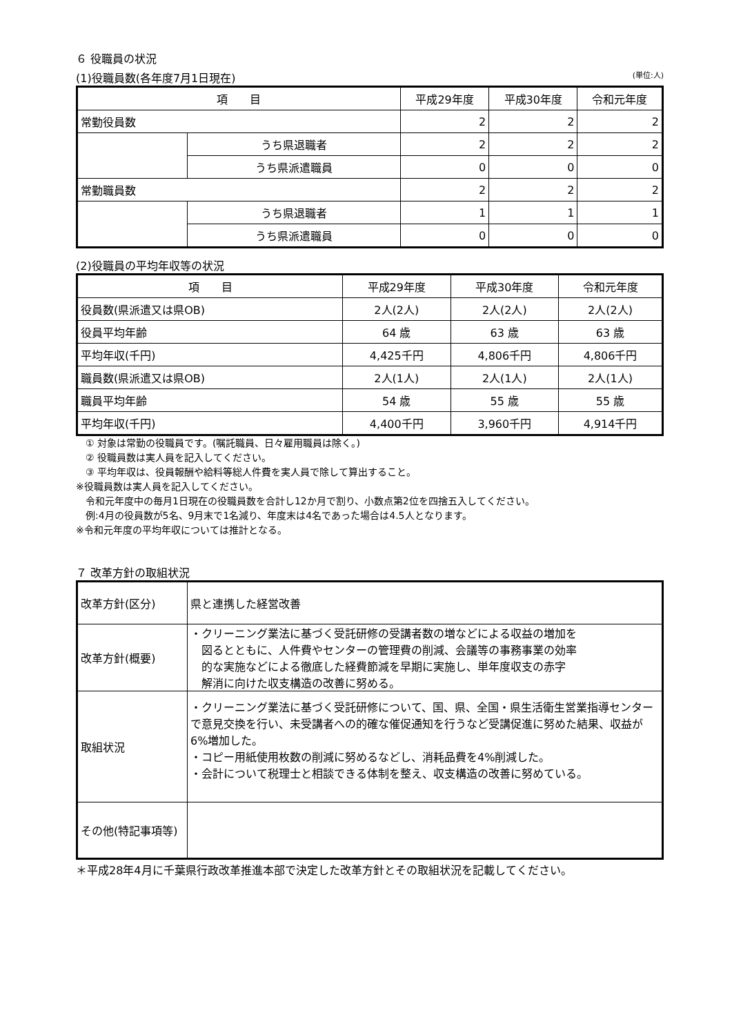６ 役職員の状況
(1)役職員数(各年度7月1日現在) (単位:人)
| 項 目 | | 平成29年度 | 平成30年度 | 令和元年度 |
| --- | --- | --- | --- | --- |
| 常勤役員数 | | 2 | 2 | 2 |
| | うち県退職者 | 2 | 2 | 2 |
| | うち県派遣職員 | 0 | 0 | 0 |
| 常勤職員数 | | 2 | 2 | 2 |
| | うち県退職者 | 1 | 1 | 1 |
| | うち県派遣職員 | 0 | 0 | 0 |
(2)役職員の平均年収等の状況
| 項 目 | 平成29年度 | 平成30年度 | 令和元年度 |
| --- | --- | --- | --- |
| 役員数(県派遣又は県OB) | 2人(2人) | 2人(2人) | 2人(2人) |
| 役員平均年齢 | 64 歳 | 63 歳 | 63 歳 |
| 平均年収(千円) | 4,425千円 | 4,806千円 | 4,806千円 |
| 職員数(県派遣又は県OB) | 2人(1人) | 2人(1人) | 2人(1人) |
| 職員平均年齢 | 54 歳 | 55 歳 | 55 歳 |
| 平均年収(千円) | 4,400千円 | 3,960千円 | 4,914千円 |
　① 対象は常勤の役職員です。(嘱託職員、日々雇用職員は除く。)
　② 役職員数は実人員を記入してください。
　③ 平均年収は、役員報酬や給料等総人件費を実人員で除して算出すること。
※役職員数は実人員を記入してください。
　令和元年度中の毎月1日現在の役職員数を合計し12か月で割り、小数点第2位を四捨五入してください。
　例:4月の役員数が5名、9月末で1名減り、年度末は4名であった場合は4.5人となります。
※令和元年度の平均年収については推計となる。
７ 改革方針の取組状況
| 改革方針(区分) | 県と連携した経営改善 |
| 改革方針(概要) | ・クリーニング業法に基づく受託研修の受講者数の増などによる収益の増加を 図るとともに、人件費やセンターの管理費の削減、会議等の事務事業の効率 的な実施などによる徹底した経費節減を早期に実施し、単年度収支の赤字 解消に向けた収支構造の改善に努める。 |
| 取組状況 | ・クリーニング業法に基づく受託研修について、国、県、全国・県生活衛生営業指導センターで意見交換を行い、未受講者への的確な催促通知を行うなど受講促進に努めた結果、収益が6%増加した。 ・コピー用紙使用枚数の削減に努めるなどし、消耗品費を4%削減した。 ・会計について税理士と相談できる体制を整え、収支構造の改善に努めている。 |
| その他(特記事項等) | |
＊平成28年4月に千葉県行政改革推進本部で決定した改革方針とその取組状況を記載してください。